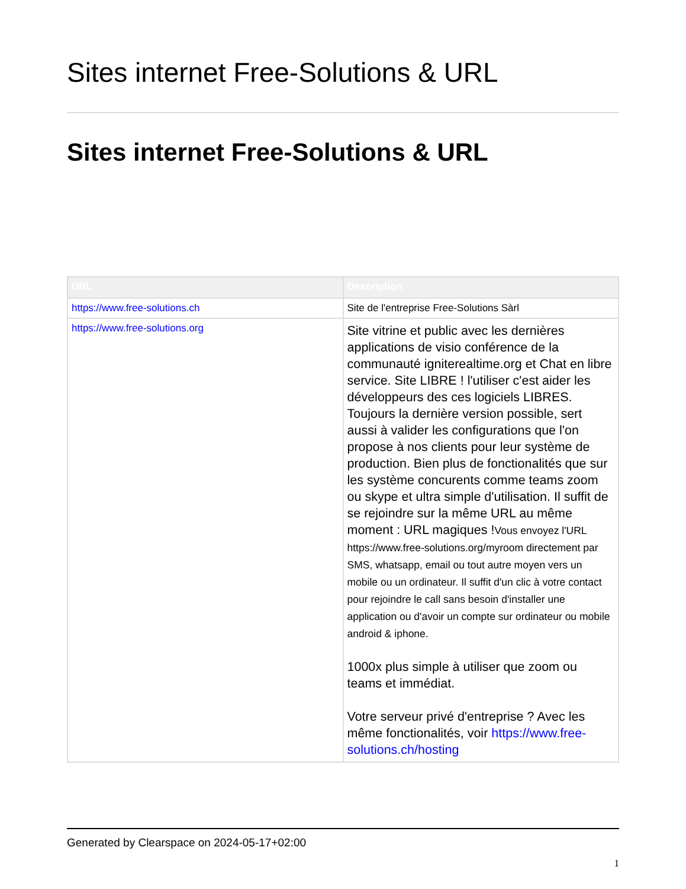Sites internet Free-Solutions & URL
Sites internet Free-Solutions & URL
| URL | Description |
| --- | --- |
| https://www.free-solutions.ch | Site de l'entreprise Free-Solutions Sàrl |
| https://www.free-solutions.org | Site vitrine et public avec les dernières applications de visio conférence de la communauté igniterealtime.org et Chat en libre service. Site LIBRE ! l'utiliser c'est aider les développeurs des ces logiciels LIBRES. Toujours la dernière version possible, sert aussi à valider les configurations que l'on propose à nos clients pour leur système de production. Bien plus de fonctionalités que sur les système concurents comme teams zoom ou skype et ultra simple d'utilisation. Il suffit de se rejoindre sur la même URL au même moment : URL magiques ! Vous envoyez l'URL https://www.free-solutions.org/myroom directement par SMS, whatsapp, email ou tout autre moyen vers un mobile ou un ordinateur. Il suffit d'un clic à votre contact pour rejoindre le call sans besoin d'installer une application ou d'avoir un compte sur ordinateur ou mobile android & iphone. 1000x plus simple à utiliser que zoom ou teams et immédiat. Votre serveur privé d'entreprise ? Avec les même fonctionalités, voir https://www.free-solutions.ch/hosting |
Generated by Clearspace on 2024-05-17+02:00
1